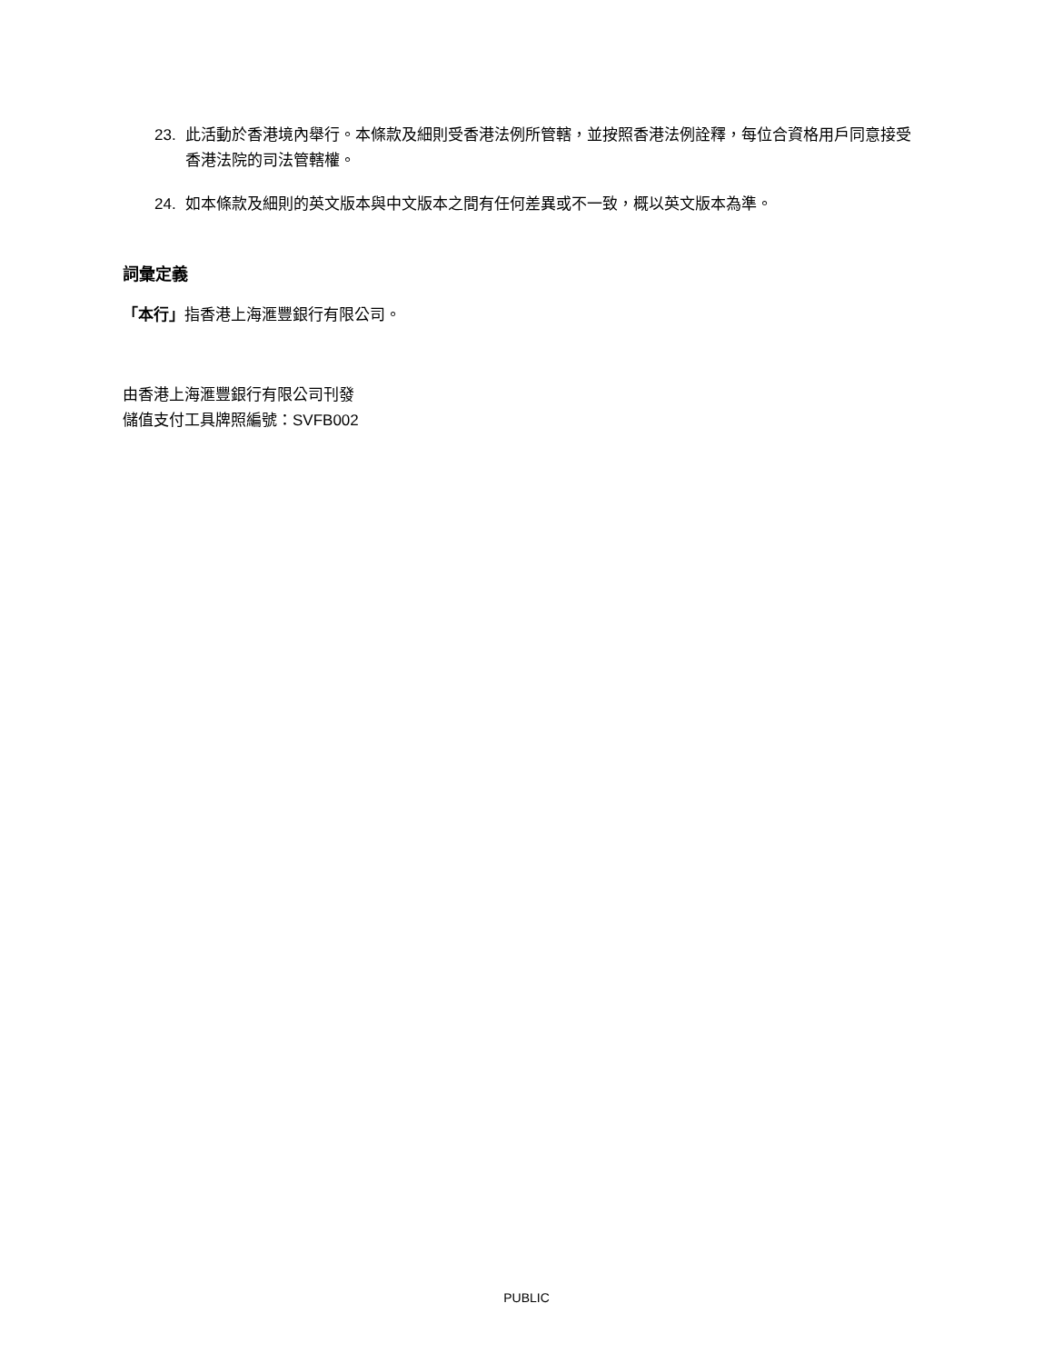23. 此活動於香港境內舉行。本條款及細則受香港法例所管轄，並按照香港法例詮釋，每位合資格用戶同意接受香港法院的司法管轄權。
24. 如本條款及細則的英文版本與中文版本之間有任何差異或不一致，概以英文版本為準。
詞彙定義
「本行」指香港上海滙豐銀行有限公司。
由香港上海滙豐銀行有限公司刊發
儲值支付工具牌照編號：SVFB002
PUBLIC